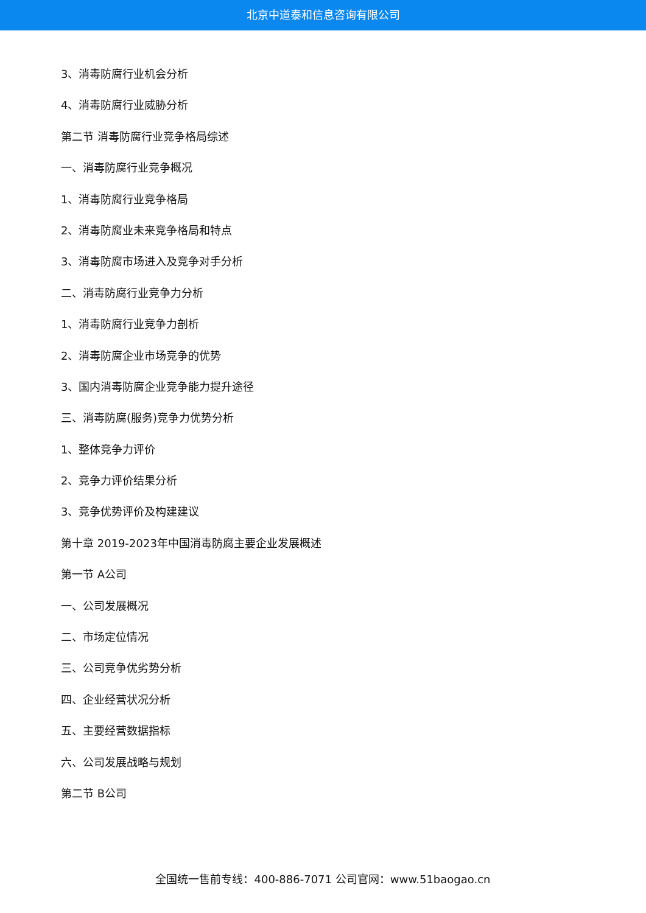北京中道泰和信息咨询有限公司
3、消毒防腐行业机会分析
4、消毒防腐行业威胁分析
第二节 消毒防腐行业竞争格局综述
一、消毒防腐行业竞争概况
1、消毒防腐行业竞争格局
2、消毒防腐业未来竞争格局和特点
3、消毒防腐市场进入及竞争对手分析
二、消毒防腐行业竞争力分析
1、消毒防腐行业竞争力剖析
2、消毒防腐企业市场竞争的优势
3、国内消毒防腐企业竞争能力提升途径
三、消毒防腐(服务)竞争力优势分析
1、整体竞争力评价
2、竞争力评价结果分析
3、竞争优势评价及构建建议
第十章 2019-2023年中国消毒防腐主要企业发展概述
第一节 A公司
一、公司发展概况
二、市场定位情况
三、公司竞争优劣势分析
四、企业经营状况分析
五、主要经营数据指标
六、公司发展战略与规划
第二节 B公司
全国统一售前专线：400-886-7071 公司官网：www.51baogao.cn